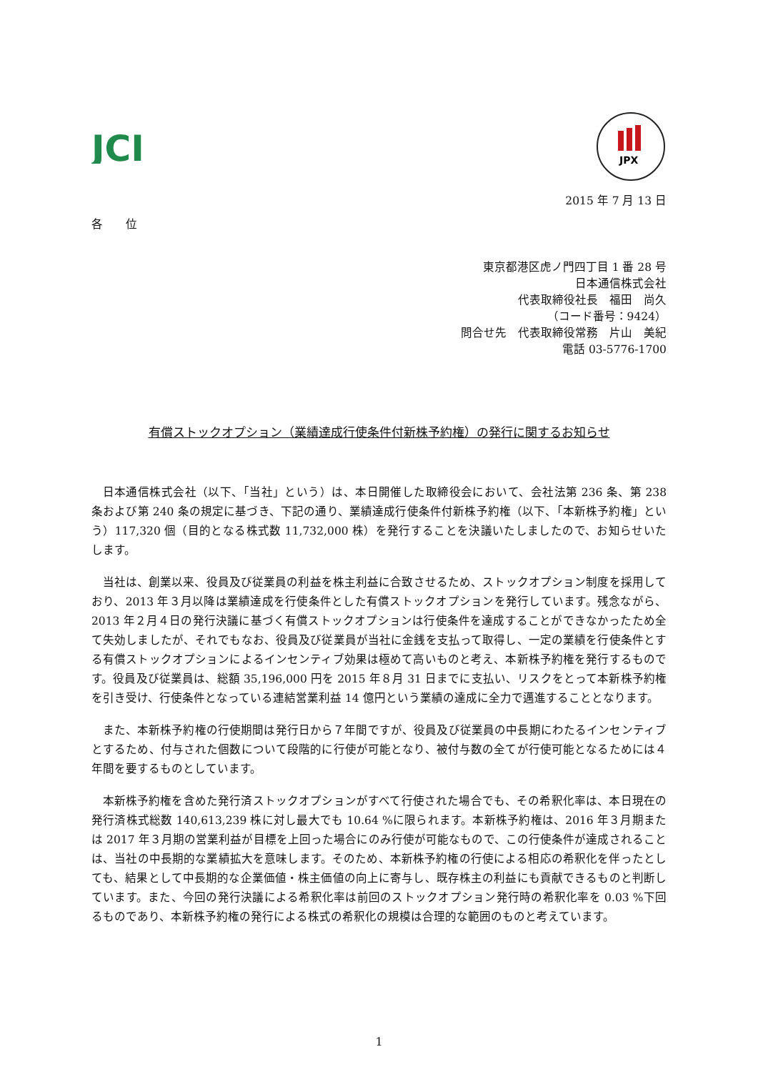JCI
JPX
2015 年 7 月 13 日
各　　位
東京都港区虎ノ門四丁目 1 番 28 号
日本通信株式会社
代表取締役社長　福田　尚久
（コード番号：9424）
問合せ先　代表取締役常務　片山　美紀
電話 03-5776-1700
有償ストックオプション（業績達成行使条件付新株予約権）の発行に関するお知らせ
日本通信株式会社（以下、「当社」という）は、本日開催した取締役会において、会社法第 236 条、第 238 条および第 240 条の規定に基づき、下記の通り、業績達成行使条件付新株予約権（以下、「本新株予約権」という）117,320 個（目的となる株式数 11,732,000 株）を発行することを決議いたしましたので、お知らせいたします。
当社は、創業以来、役員及び従業員の利益を株主利益に合致させるため、ストックオプション制度を採用しており、2013 年３月以降は業績達成を行使条件とした有償ストックオプションを発行しています。残念ながら、2013 年２月４日の発行決議に基づく有償ストックオプションは行使条件を達成することができなかったため全て失効しましたが、それでもなお、役員及び従業員が当社に金銭を支払って取得し、一定の業績を行使条件とする有償ストックオプションによるインセンティブ効果は極めて高いものと考え、本新株予約権を発行するものです。役員及び従業員は、総額 35,196,000 円を 2015 年８月 31 日までに支払い、リスクをとって本新株予約権を引き受け、行使条件となっている連結営業利益 14 億円という業績の達成に全力で邁進することとなります。
また、本新株予約権の行使期間は発行日から７年間ですが、役員及び従業員の中長期にわたるインセンティブとするため、付与された個数について段階的に行使が可能となり、被付与数の全てが行使可能となるためには４年間を要するものとしています。
本新株予約権を含めた発行済ストックオプションがすべて行使された場合でも、その希釈化率は、本日現在の発行済株式総数 140,613,239 株に対し最大でも 10.64 %に限られます。本新株予約権は、2016 年３月期または 2017 年３月期の営業利益が目標を上回った場合にのみ行使が可能なもので、この行使条件が達成されることは、当社の中長期的な業績拡大を意味します。そのため、本新株予約権の行使による相応の希釈化を伴ったとしても、結果として中長期的な企業価値・株主価値の向上に寄与し、既存株主の利益にも貢献できるものと判断しています。また、今回の発行決議による希釈化率は前回のストックオプション発行時の希釈化率を 0.03 %下回るものであり、本新株予約権の発行による株式の希釈化の規模は合理的な範囲のものと考えています。
1